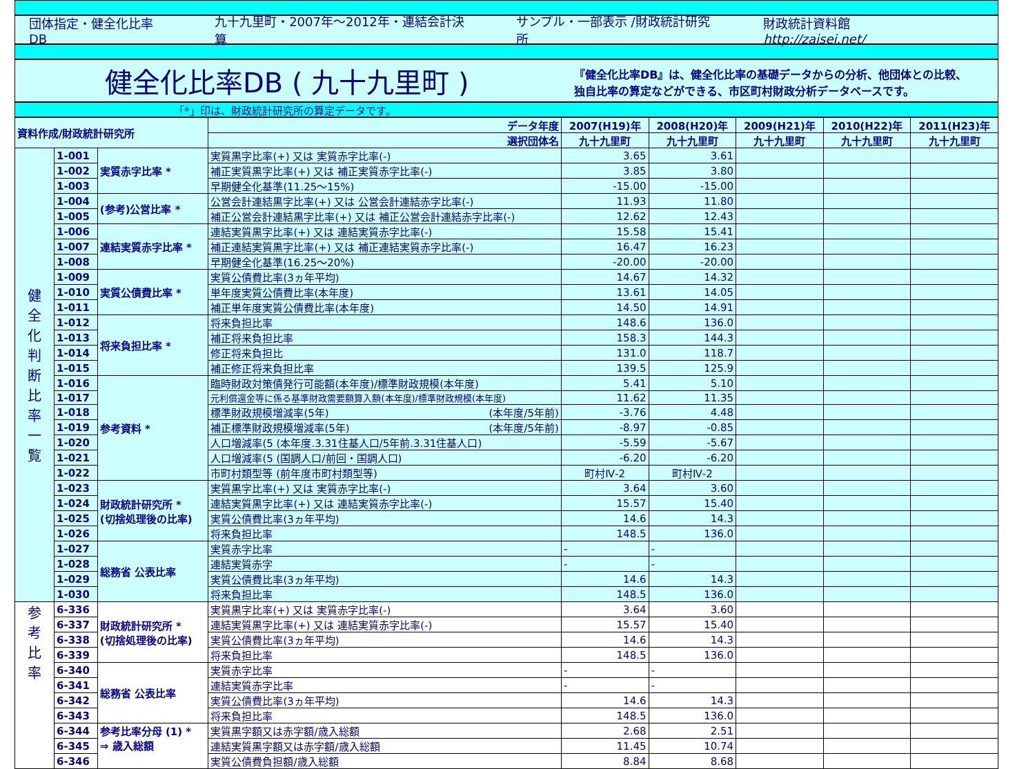団体指定・健全化比率DB 九十九里町・2007年～2012年・連結会計決算 サンプル・一部表示 /財政統計研究所 財政統計資料館 http://zaisei.net/
健全化比率DB ( 九十九里町 )
『健全化比率DB』は、健全化比率の基礎データからの分析、他団体との比較、
独自比率の算定などができる、市区町村財政分析データベースです。
「*」印は、財政統計研究所の算定データです。
| 資料作成/財政統計研究所 | | | データ年度 | 2007(H19)年 | 2008(H20)年 | 2009(H21)年 | 2010(H22)年 | 2011(H23)年 |
| --- | --- | --- | --- | --- | --- | --- | --- | --- |
| | | | 選択団体名 | 九十九里町 | 九十九里町 | 九十九里町 | 九十九里町 | 九十九里町 |
| 健 全 化 判 断 比 率 一 覧 | 1-001 | 実質赤字比率 * | 実質黒字比率(+) 又は 実質赤字比率(-) | 3.65 | 3.61 | | | |
| | 1-002 | | 補正実質黒字比率(+) 又は 補正実質赤字比率(-) | 3.85 | 3.80 | | | |
| | 1-003 | | 早期健全化基準(11.25～15%) | -15.00 | -15.00 | | | |
| | 1-004 | (参考)公営比率 * | 公営会計連結黒字比率(+) 又は 公営会計連結赤字比率(-) | 11.93 | 11.80 | | | |
| | 1-005 | | 補正公営会計連結黒字比率(+) 又は 補正公営会計連結赤字比率(-) | 12.62 | 12.43 | | | |
| | 1-006 | 連結実質赤字比率 * | 連結実質黒字比率(+) 又は 連結実質赤字比率(-) | 15.58 | 15.41 | | | |
| | 1-007 | | 補正連結実質黒字比率(+) 又は 補正連結実質赤字比率(-) | 16.47 | 16.23 | | | |
| | 1-008 | | 早期健全化基準(16.25～20%) | -20.00 | -20.00 | | | |
| | 1-009 | 実質公債費比率 * | 実質公債費比率(3ヵ年平均) | 14.67 | 14.32 | | | |
| | 1-010 | | 単年度実質公債費比率(本年度) | 13.61 | 14.05 | | | |
| | 1-011 | | 補正単年度実質公債費比率(本年度) | 14.50 | 14.91 | | | |
| | 1-012 | 将来負担比率 * | 将来負担比率 | 148.6 | 136.0 | | | |
| | 1-013 | | 補正将来負担比率 | 158.3 | 144.3 | | | |
| | 1-014 | | 修正将来負担比 | 131.0 | 118.7 | | | |
| | 1-015 | | 補正修正将来負担比率 | 139.5 | 125.9 | | | |
| | 1-016 | 参考資料 * | 臨時財政対策債発行可能額(本年度)/標準財政規模(本年度) | 5.41 | 5.10 | | | |
| | 1-017 | | 元利償還金等に係る基準財政需要額算入額(本年度)/標準財政規模(本年度) | 11.62 | 11.35 | | | |
| | 1-018 | | 標準財政規模増減率(5年) (本年度/5年前) | -3.76 | 4.48 | | | |
| | 1-019 | | 補正標準財政規模増減率(5年) (本年度/5年前) | -8.97 | -0.85 | | | |
| | 1-020 | | 人口増減率(5 (本年度.3.31住基人口/5年前.3.31住基人口) | -5.59 | -5.67 | | | |
| | 1-021 | | 人口増減率(5 (国調人口/前回・国調人口) | -6.20 | -6.20 | | | |
| | 1-022 | | 市町村類型等 (前年度市町村類型等) | 町村Ⅳ-2 | 町村Ⅳ-2 | | | |
| | 1-023 | 財政統計研究所 * (切捨処理後の比率) | 実質黒字比率(+) 又は 実質赤字比率(-) | 3.64 | 3.60 | | | |
| | 1-024 | | 連結実質黒字比率(+) 又は 連結実質赤字比率(-) | 15.57 | 15.40 | | | |
| | 1-025 | | 実質公債費比率(3ヵ年平均) | 14.6 | 14.3 | | | |
| | 1-026 | | 将来負担比率 | 148.5 | 136.0 | | | |
| | 1-027 | 総務省 公表比率 | 実質赤字比率 | - | - | | | |
| | 1-028 | | 連結実質赤字 | - | - | | | |
| | 1-029 | | 実質公債費比率(3ヵ年平均) | 14.6 | 14.3 | | | |
| | 1-030 | | 将来負担比率 | 148.5 | 136.0 | | | |
| 参 考 比 率 | 6-336 | 財政統計研究所 * (切捨処理後の比率) | 実質黒字比率(+) 又は 実質赤字比率(-) | 3.64 | 3.60 | | | |
| | 6-337 | | 連結実質黒字比率(+) 又は 連結実質赤字比率(-) | 15.57 | 15.40 | | | |
| | 6-338 | | 実質公債費比率(3ヵ年平均) | 14.6 | 14.3 | | | |
| | 6-339 | | 将来負担比率 | 148.5 | 136.0 | | | |
| | 6-340 | 総務省 公表比率 | 実質赤字比率 | - | - | | | |
| | 6-341 | | 連結実質赤字比率 | - | - | | | |
| | 6-342 | | 実質公債費比率(3ヵ年平均) | 14.6 | 14.3 | | | |
| | 6-343 | | 将来負担比率 | 148.5 | 136.0 | | | |
| | 6-344 | 参考比率分母 (1) * ⇒ 歳入総額 | 実質黒字額又は赤字額/歳入総額 | 2.68 | 2.51 | | | |
| | 6-345 | | 連結実質黒字額又は赤字額/歳入総額 | 11.45 | 10.74 | | | |
| | 6-346 | | 実質公債費負担額/歳入総額 | 8.84 | 8.68 | | | |